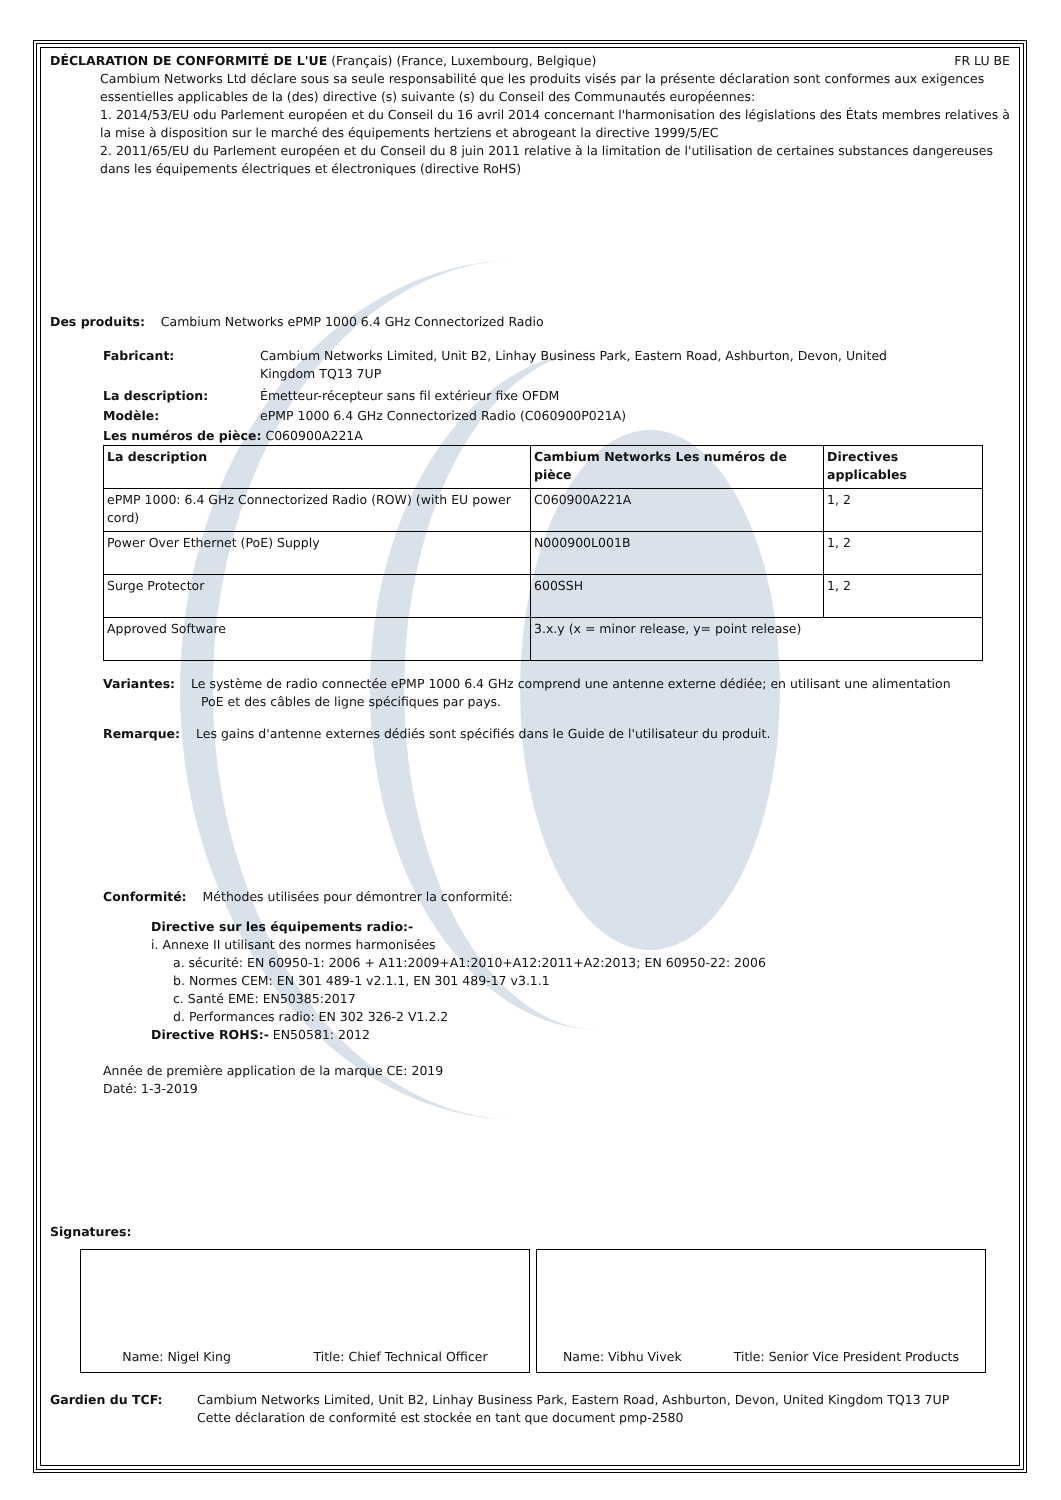DÉCLARATION DE CONFORMITÉ DE L'UE (Français) (France, Luxembourg, Belgique) FR LU BE
Cambium Networks Ltd déclare sous sa seule responsabilité que les produits visés par la présente déclaration sont conformes aux exigences essentielles applicables de la (des) directive (s) suivante (s) du Conseil des Communautés européennes:
1. 2014/53/EU odu Parlement européen et du Conseil du 16 avril 2014 concernant l'harmonisation des législations des États membres relatives à la mise à disposition sur le marché des équipements hertziens et abrogeant la directive 1999/5/EC
2. 2011/65/EU du Parlement européen et du Conseil du 8 juin 2011 relative à la limitation de l'utilisation de certaines substances dangereuses dans les équipements électriques et électroniques (directive RoHS)
Des produits: Cambium Networks ePMP 1000 6.4 GHz Connectorized Radio
Fabricant: Cambium Networks Limited, Unit B2, Linhay Business Park, Eastern Road, Ashburton, Devon, United
Kingdom TQ13 7UP
La description: Émetteur-récepteur sans fil extérieur fixe OFDM
Modèle: ePMP 1000 6.4 GHz Connectorized Radio (C060900P021A)
Les numéros de pièce: C060900A221A
| La description | Cambium Networks Les numéros de pièce | Directives applicables |
| --- | --- | --- |
| ePMP 1000: 6.4 GHz Connectorized Radio (ROW) (with EU power cord) | C060900A221A | 1, 2 |
| Power Over Ethernet (PoE) Supply | N000900L001B | 1, 2 |
| Surge Protector | 600SSH | 1, 2 |
| Approved Software | 3.x.y (x = minor release, y= point release) | |
Variantes: Le système de radio connectée ePMP 1000 6.4 GHz comprend une antenne externe dédiée; en utilisant une alimentation
PoE et des câbles de ligne spécifiques par pays.
Remarque: Les gains d'antenne externes dédiés sont spécifiés dans le Guide de l'utilisateur du produit.
Conformité: Méthodes utilisées pour démontrer la conformité:
Directive sur les équipements radio:-
i. Annexe II utilisant des normes harmonisées
a. sécurité: EN 60950-1: 2006 + A11:2009+A1:2010+A12:2011+A2:2013; EN 60950-22: 2006
b. Normes CEM: EN 301 489-1 v2.1.1, EN 301 489-17 v3.1.1
c. Santé EME: EN50385:2017
d. Performances radio: EN 302 326-2 V1.2.2
Directive ROHS:- EN50581: 2012
Année de première application de la marque CE: 2019
Daté: 1-3-2019
Signatures:
Name: Nigel King Title: Chief Technical Officer Name: Vibhu Vivek Title: Senior Vice President Products
Gardien du TCF: Cambium Networks Limited, Unit B2, Linhay Business Park, Eastern Road, Ashburton, Devon, United Kingdom TQ13 7UP
Cette déclaration de conformité est stockée en tant que document pmp-2580